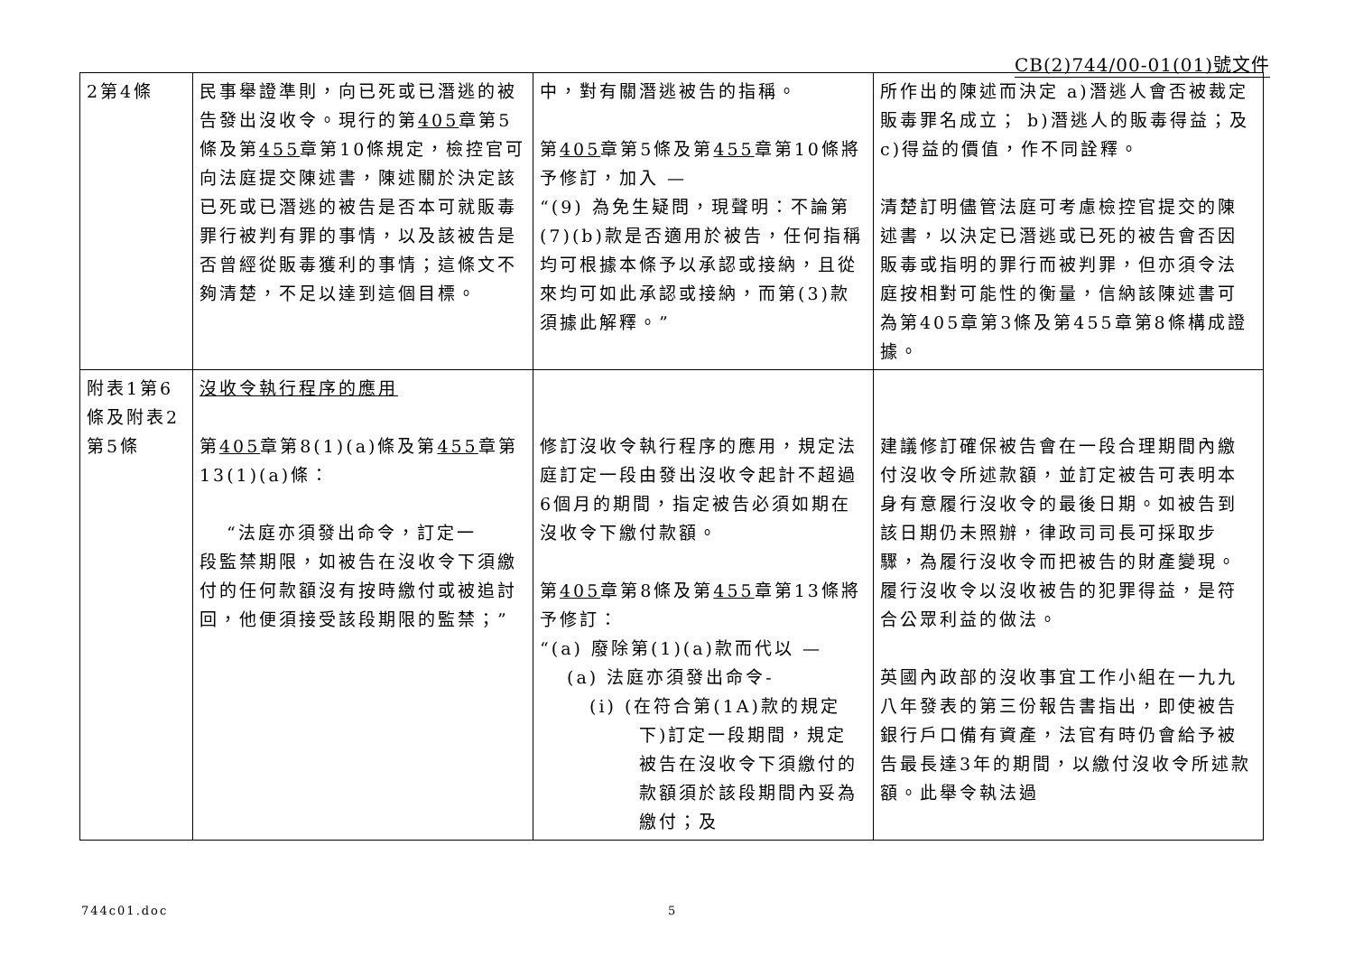CB(2)744/00-01(01)號文件
| 2第4條 | 民事舉證準則，向已死或已潛逃的被告發出沒收令。現行的第 405 章第5條及第 455 章第10條規定，檢控官可向法庭提交陳述書，陳述關於決定該已死或已潛逃的被告是否本可就販毒罪行被判有罪的事情，以及該被告是否曾經從販毒獲利的事情；這條文不夠清楚，不足以達到這個目標。 | 中，對有關潛逃被告的指稱。 第 405 章第5條及第 455 章第10條將予修訂，加入 — “(9) 為免生疑問，現聲明：不論第(7)(b)款是否適用於被告，任何指稱均可根據本條予以承認或接納，且從來均可如此承認或接納，而第(3)款須據此解釋。” | 所作出的陳述而決定 a)潛逃人會否被裁定販毒罪名成立； b)潛逃人的販毒得益；及c)得益的價值，作不同詮釋。 清楚訂明儘管法庭可考慮檢控官提交的陳述書，以決定已潛逃或已死的被告會否因販毒或指明的罪行而被判罪，但亦須令法庭按相對可能性的衡量，信納該陳述書可為第405章第3條及第455章第8條構成證據。 |
| 附表1第6條及附表2第5條 | 沒收令執行程序的應用 第 405 章第8(1)(a)條及第 455 章第13(1)(a)條： “法庭亦須發出命令，訂定一 段監禁期限，如被告在沒收令下須繳付的任何款額沒有按時繳付或被追討回，他便須接受該段期限的監禁；” | 修訂沒收令執行程序的應用，規定法庭訂定一段由發出沒收令起計不超過6個月的期間，指定被告必須如期在沒收令下繳付款額。 第 405 章第8條及第 455 章第13條將予修訂： “(a) 廢除第(1)(a)款而代以 — (a) 法庭亦須發出命令- (i) (在符合第(1A)款的規定 下)訂定一段期間，規定被告在沒收令下須繳付的款額須於該段期間內妥為繳付；及 | 建議修訂確保被告會在一段合理期間內繳付沒收令所述款額，並訂定被告可表明本身有意履行沒收令的最後日期。如被告到該日期仍未照辦，律政司司長可採取步驟，為履行沒收令而把被告的財產變現。履行沒收令以沒收被告的犯罪得益，是符合公眾利益的做法。 英國內政部的沒收事宜工作小組在一九九八年發表的第三份報告書指出，即使被告銀行戶口備有資產，法官有時仍會給予被告最長達3年的期間，以繳付沒收令所述款額。此舉令執法過 |
744c01.doc 5